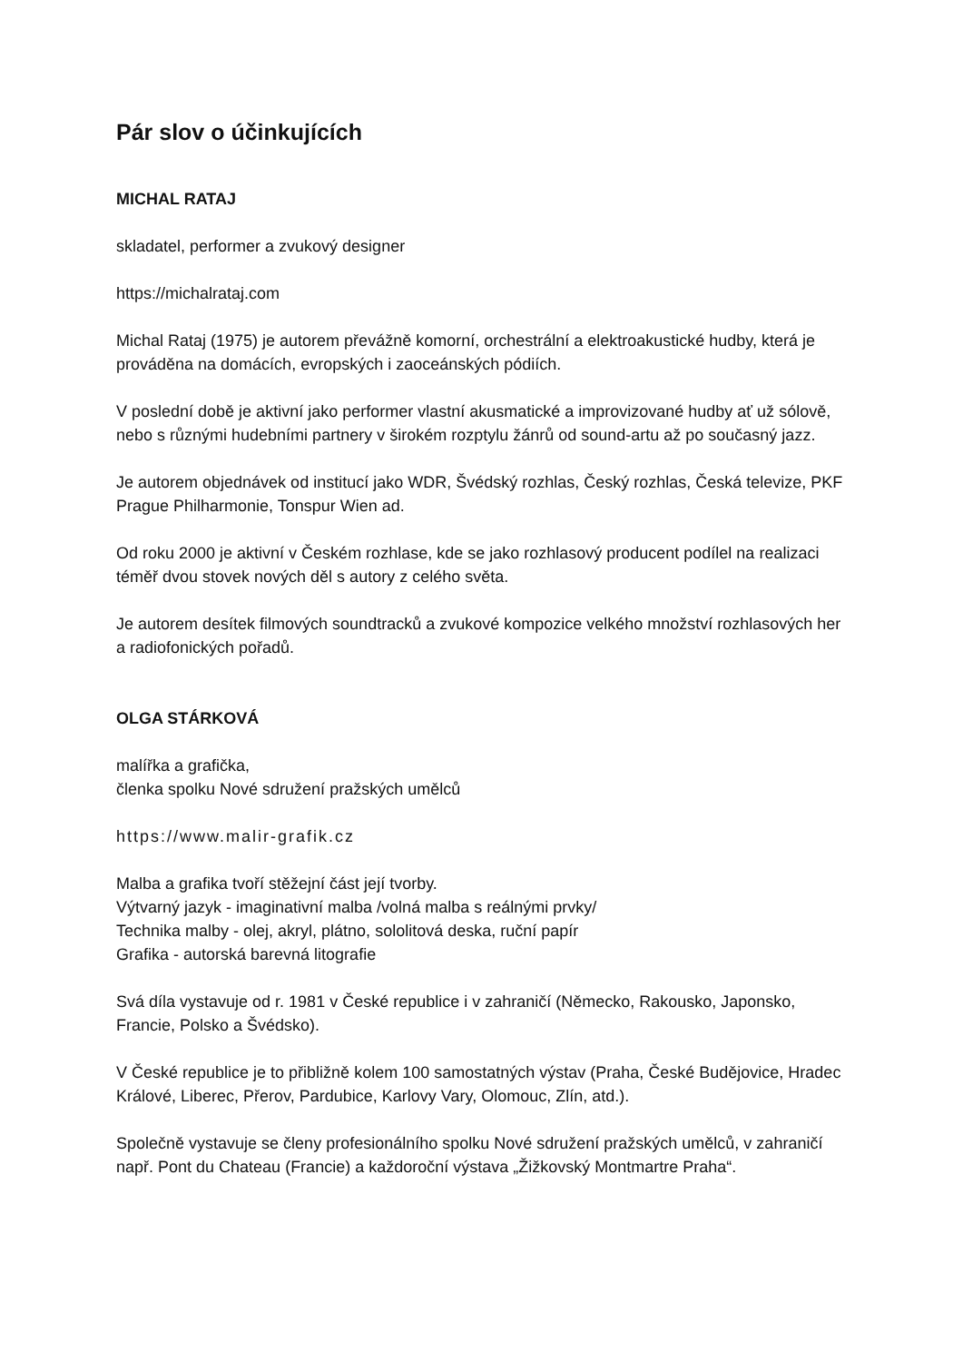Pár slov o účinkujících
MICHAL RATAJ
skladatel, performer a zvukový designer
https://michalrataj.com
Michal Rataj (1975) je autorem převážně komorní, orchestrální a elektroakustické hudby, která je prováděna na domácích, evropských i zaoceánských pódiích.
V poslední době je aktivní jako performer vlastní akusmatické a improvizované hudby ať už sólově, nebo s různými hudebními partnery v širokém rozptylu žánrů od sound-artu až po současný jazz.
Je autorem objednávek od institucí jako WDR, Švédský rozhlas, Český rozhlas, Česká televize, PKF Prague Philharmonie, Tonspur Wien ad.
Od roku 2000 je aktivní v Českém rozhlase, kde se jako rozhlasový producent podílel na realizaci téměř dvou stovek nových děl s autory z celého světa.
Je autorem desítek filmových soundtracků a zvukové kompozice velkého množství rozhlasových her a radiofonických pořadů.
OLGA STÁRKOVÁ
malířka a grafička,
členka spolku Nové sdružení pražských umělců
https://www.malir-grafik.cz
Malba a grafika tvoří stěžejní část její tvorby.
Výtvarný jazyk - imaginativní malba /volná malba s reálnými prvky/
Technika malby - olej, akryl, plátno, sololitová deska, ruční papír
Grafika - autorská barevná litografie
Svá díla vystavuje od r. 1981 v České republice i v zahraničí (Německo, Rakousko, Japonsko, Francie, Polsko a Švédsko).
V České republice je to přibližně kolem 100 samostatných výstav (Praha, České Budějovice, Hradec Králové, Liberec, Přerov, Pardubice, Karlovy Vary, Olomouc, Zlín, atd.).
Společně vystavuje se členy profesionálního spolku Nové sdružení pražských umělců, v zahraničí např. Pont du Chateau (Francie) a každoroční výstava „Žižkovský Montmartre Praha“.